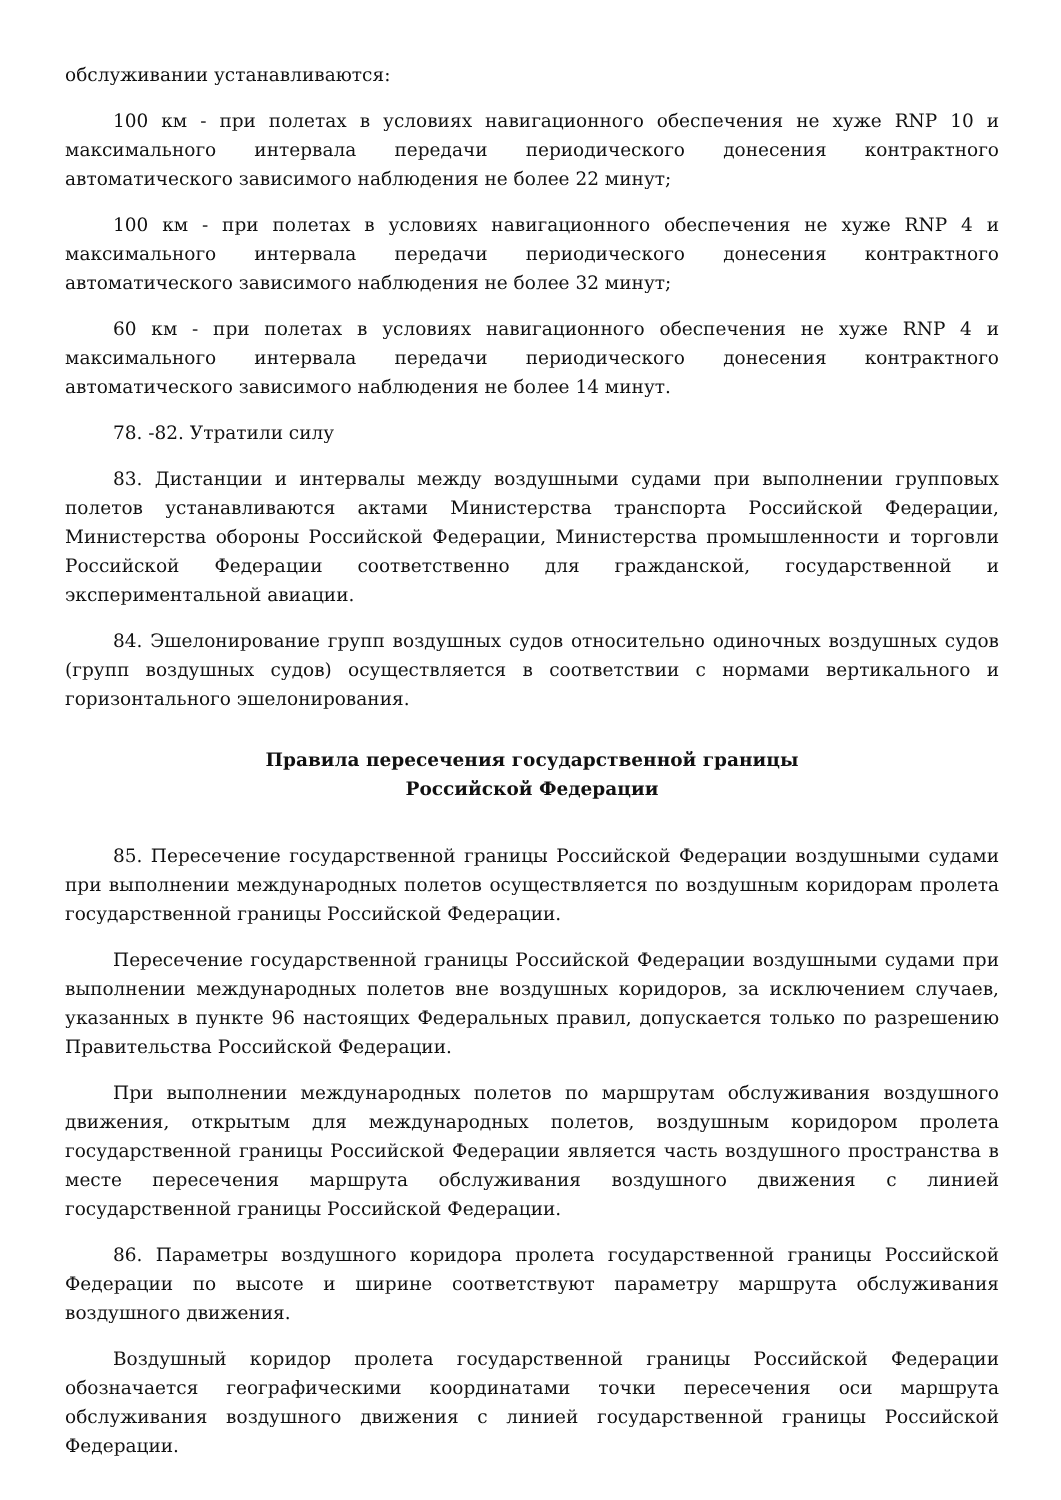обслуживании устанавливаются:
100 км - при полетах в условиях навигационного обеспечения не хуже RNP 10 и максимального интервала передачи периодического донесения контрактного автоматического зависимого наблюдения не более 22 минут;
100 км - при полетах в условиях навигационного обеспечения не хуже RNP 4 и максимального интервала передачи периодического донесения контрактного автоматического зависимого наблюдения не более 32 минут;
60 км - при полетах в условиях навигационного обеспечения не хуже RNP 4 и максимального интервала передачи периодического донесения контрактного автоматического зависимого наблюдения не более 14 минут.
78. -82. Утратили силу
83. Дистанции и интервалы между воздушными судами при выполнении групповых полетов устанавливаются актами Министерства транспорта Российской Федерации, Министерства обороны Российской Федерации, Министерства промышленности и торговли Российской Федерации соответственно для гражданской, государственной и экспериментальной авиации.
84. Эшелонирование групп воздушных судов относительно одиночных воздушных судов (групп воздушных судов) осуществляется в соответствии с нормами вертикального и горизонтального эшелонирования.
Правила пересечения государственной границы
Российской Федерации
85. Пересечение государственной границы Российской Федерации воздушными судами при выполнении международных полетов осуществляется по воздушным коридорам пролета государственной границы Российской Федерации.
Пересечение государственной границы Российской Федерации воздушными судами при выполнении международных полетов вне воздушных коридоров, за исключением случаев, указанных в пункте 96 настоящих Федеральных правил, допускается только по разрешению Правительства Российской Федерации.
При выполнении международных полетов по маршрутам обслуживания воздушного движения, открытым для международных полетов, воздушным коридором пролета государственной границы Российской Федерации является часть воздушного пространства в месте пересечения маршрута обслуживания воздушного движения с линией государственной границы Российской Федерации.
86. Параметры воздушного коридора пролета государственной границы Российской Федерации по высоте и ширине соответствуют параметру маршрута обслуживания воздушного движения.
Воздушный коридор пролета государственной границы Российской Федерации обозначается географическими координатами точки пересечения оси маршрута обслуживания воздушного движения с линией государственной границы Российской Федерации.